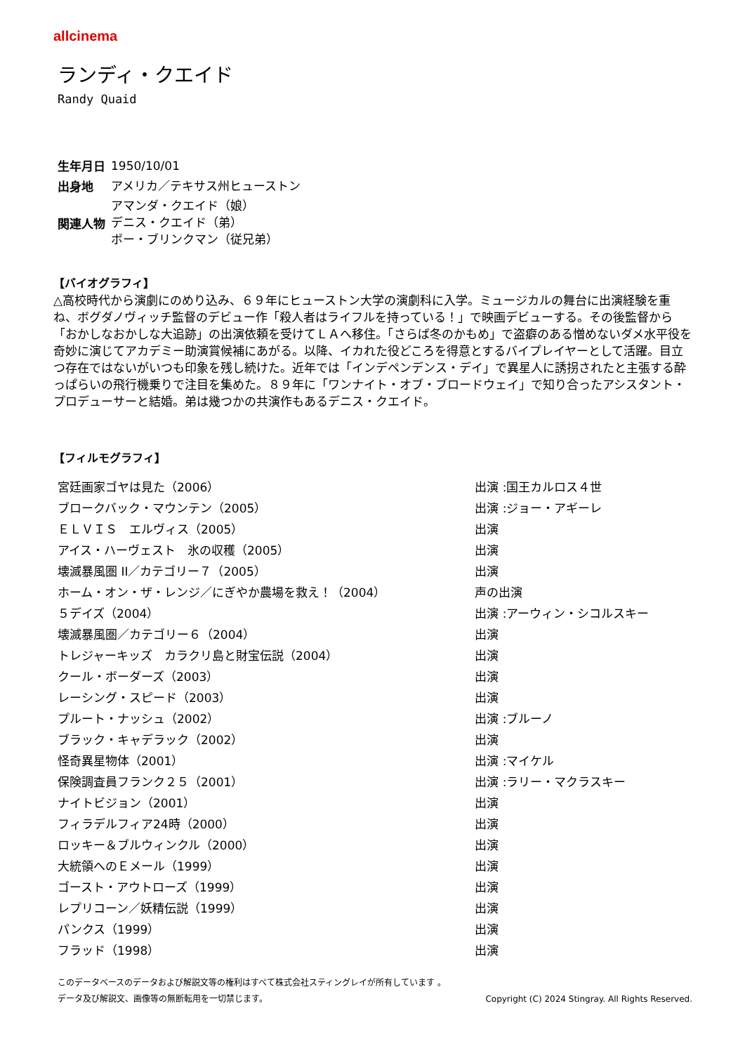allcinema
ランディ・クエイド
Randy Quaid
| 生年月日 | 1950/10/01 |
| 出身地 | アメリカ／テキサス州ヒューストン |
| 関連人物 | アマンダ・クエイド（娘） デニス・クエイド（弟） ボー・ブリンクマン（従兄弟） |
【バイオグラフィ】
△高校時代から演劇にのめり込み、６９年にヒューストン大学の演劇科に入学。ミュージカルの舞台に出演経験を重ね、ボグダノヴィッチ監督のデビュー作「殺人者はライフルを持っている！」で映画デビューする。その後監督から「おかしなおかしな大追跡」の出演依頼を受けてＬＡへ移住。「さらば冬のかもめ」で盗癖のある憎めないダメ水平役を奇妙に演じてアカデミー助演賞候補にあがる。以降、イカれた役どころを得意とするバイプレイヤーとして活躍。目立つ存在ではないがいつも印象を残し続けた。近年では「インデペンデンス・デイ」で異星人に誘拐されたと主張する酔っぱらいの飛行機乗りで注目を集めた。８９年に「ワンナイト・オブ・ブロードウェイ」で知り合ったアシスタント・プロデューサーと結婚。弟は幾つかの共演作もあるデニス・クエイド。
【フィルモグラフィ】
| 宮廷画家ゴヤは見た（2006） | 出演 :国王カルロス４世 |
| ブロークバック・マウンテン（2005） | 出演 :ジョー・アギーレ |
| ＥＬＶＩＳ エルヴィス（2005） | 出演 |
| アイス・ハーヴェスト 氷の収穫（2005） | 出演 |
| 壊滅暴風圏 II／カテゴリー７（2005） | 出演 |
| ホーム・オン・ザ・レンジ／にぎやか農場を救え！（2004） | 声の出演 |
| ５デイズ（2004） | 出演 :アーウィン・シコルスキー |
| 壊滅暴風圏／カテゴリー６（2004） | 出演 |
| トレジャーキッズ カラクリ島と財宝伝説（2004） | 出演 |
| クール・ボーダーズ（2003） | 出演 |
| レーシング・スピード（2003） | 出演 |
| プルート・ナッシュ（2002） | 出演 :ブルーノ |
| ブラック・キャデラック（2002） | 出演 |
| 怪奇異星物体（2001） | 出演 :マイケル |
| 保険調査員フランク２５（2001） | 出演 :ラリー・マクラスキー |
| ナイトビジョン（2001） | 出演 |
| フィラデルフィア24時（2000） | 出演 |
| ロッキー＆ブルウィンクル（2000） | 出演 |
| 大統領へのＥメール（1999） | 出演 |
| ゴースト・アウトローズ（1999） | 出演 |
| レプリコーン／妖精伝説（1999） | 出演 |
| パンクス（1999） | 出演 |
| フラッド（1998） | 出演 |
このデータベースのデータおよび解説文等の権利はすべて株式会社スティングレイが所有しています 。
データ及び解説文、画像等の無断転用を一切禁じます。 Copyright (C) 2024 Stingray. All Rights Reserved.